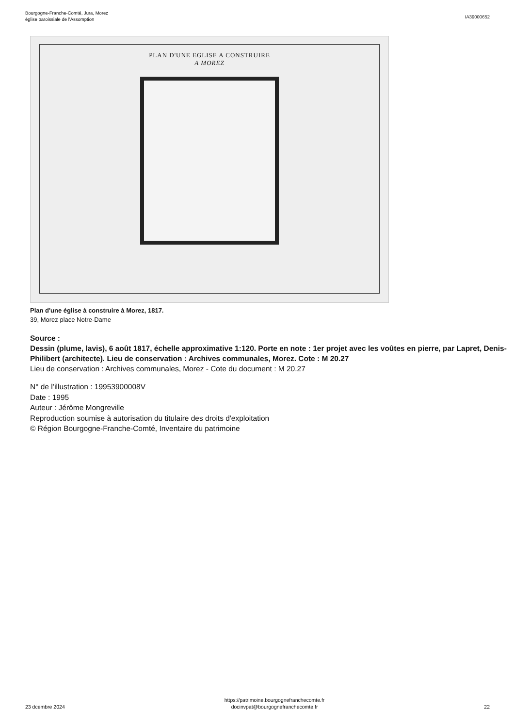Bourgogne-Franche-Comté, Jura, Morez
église paroissiale de l'Assomption
IA39000652
PLAN D'UNE EGLISE A CONSTRUIRE
A MOREZ
Plan d'une église à construire à Morez, 1817.
39, Morez place Notre-Dame
Source :
Dessin (plume, lavis), 6 août 1817, échelle approximative 1:120. Porte en note : 1er projet avec les voûtes en pierre, par Lapret, Denis-Philibert (architecte). Lieu de conservation : Archives communales, Morez. Cote : M 20.27
Lieu de conservation : Archives communales, Morez - Cote du document : M 20.27
N° de l’illustration : 19953900008V
Date : 1995
Auteur : Jérôme Mongreville
Reproduction soumise à autorisation du titulaire des droits d'exploitation
© Région Bourgogne-Franche-Comté, Inventaire du patrimoine
23 dcembre 2024
https://patrimoine.bourgognefranchecomte.fr
docinvpat@bourgognefranchecomte.fr
22